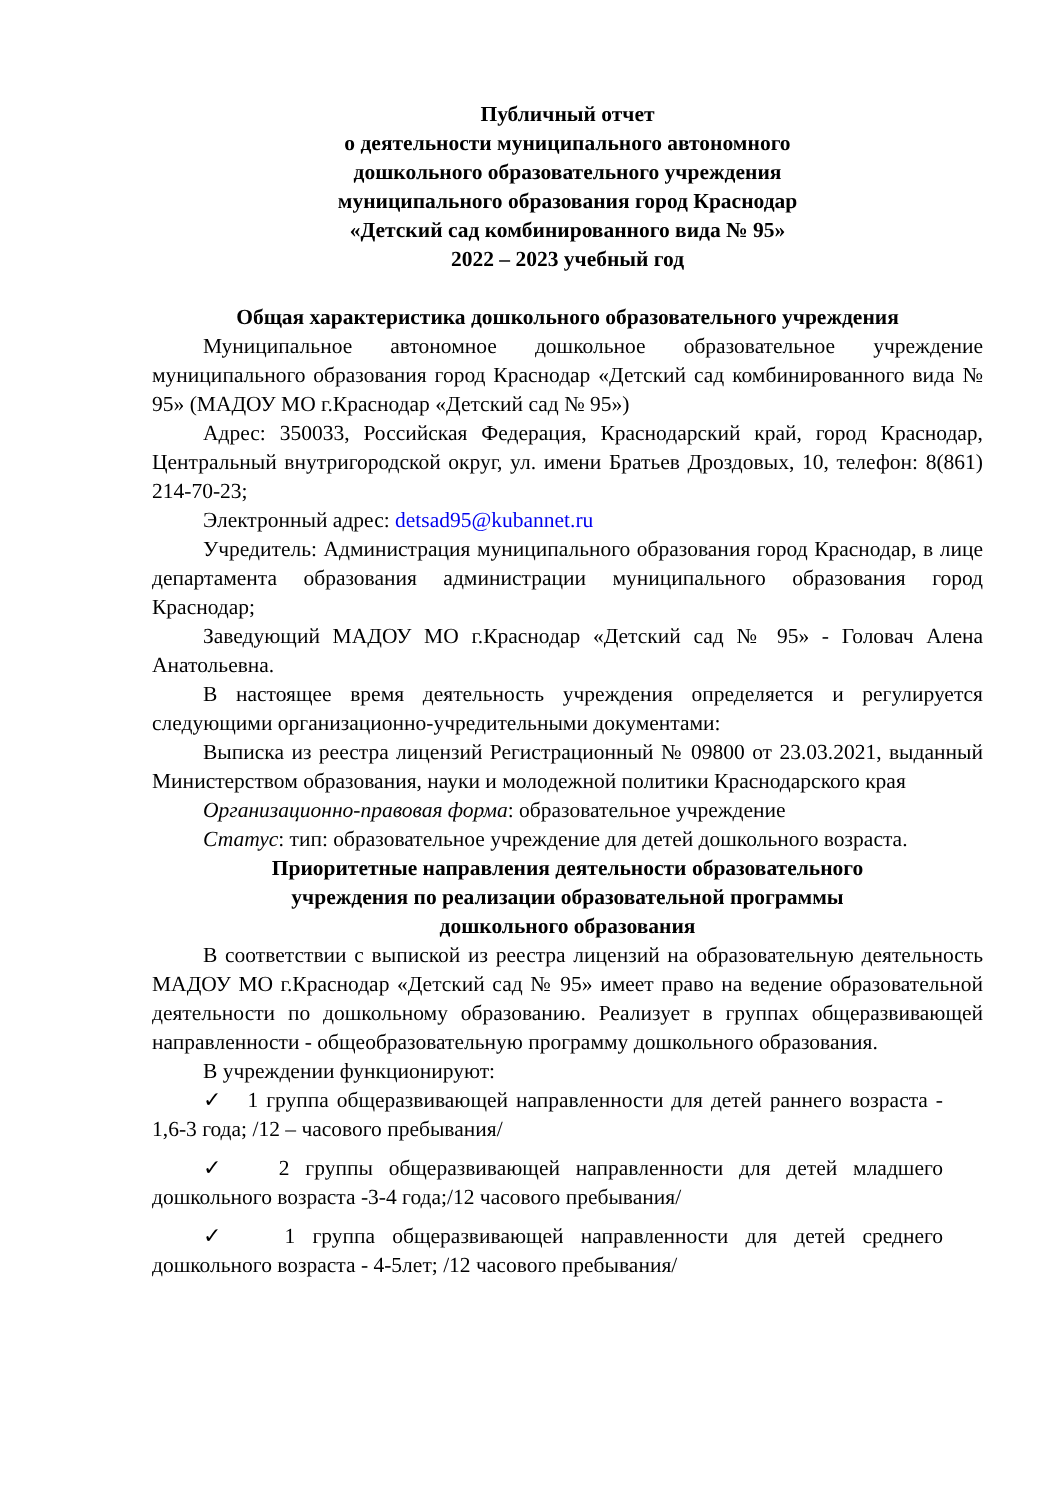Публичный отчет
о деятельности муниципального автономного
дошкольного образовательного учреждения
муниципального образования город Краснодар
«Детский сад комбинированного вида № 95»
2022 – 2023 учебный год
Общая характеристика дошкольного образовательного учреждения
Муниципальное автономное дошкольное образовательное учреждение муниципального образования город Краснодар «Детский сад комбинированного вида № 95» (МАДОУ МО г.Краснодар «Детский сад № 95»)
Адрес: 350033, Российская Федерация, Краснодарский край, город Краснодар, Центральный внутригородской округ, ул. имени Братьев Дроздовых, 10, телефон: 8(861) 214-70-23;
Электронный адрес: detsad95@kubannet.ru
Учредитель: Администрация муниципального образования город Краснодар, в лице департамента образования администрации муниципального образования город Краснодар;
Заведующий МАДОУ МО г.Краснодар «Детский сад № 95» - Головач Алена Анатольевна.
В настоящее время деятельность учреждения определяется и регулируется следующими организационно-учредительными документами:
Выписка из реестра лицензий Регистрационный № 09800 от 23.03.2021, выданный Министерством образования, науки и молодежной политики Краснодарского края
Организационно-правовая форма: образовательное учреждение
Статус: тип: образовательное учреждение для детей дошкольного возраста.
Приоритетные направления деятельности образовательного
учреждения по реализации образовательной программы
дошкольного образования
В соответствии с выпиской из реестра лицензий на образовательную деятельность МАДОУ МО г.Краснодар «Детский сад № 95» имеет право на ведение образовательной деятельности по дошкольному образованию. Реализует в группах общеразвивающей направленности - общеобразовательную программу дошкольного образования.
В учреждении функционируют:
✓ 1 группа общеразвивающей направленности для детей раннего возраста - 1,6-3 года; /12 – часового пребывания/
✓ 2 группы общеразвивающей направленности для детей младшего дошкольного возраста -3-4 года;/12 часового пребывания/
✓ 1 группа общеразвивающей направленности для детей среднего дошкольного возраста - 4-5лет; /12 часового пребывания/